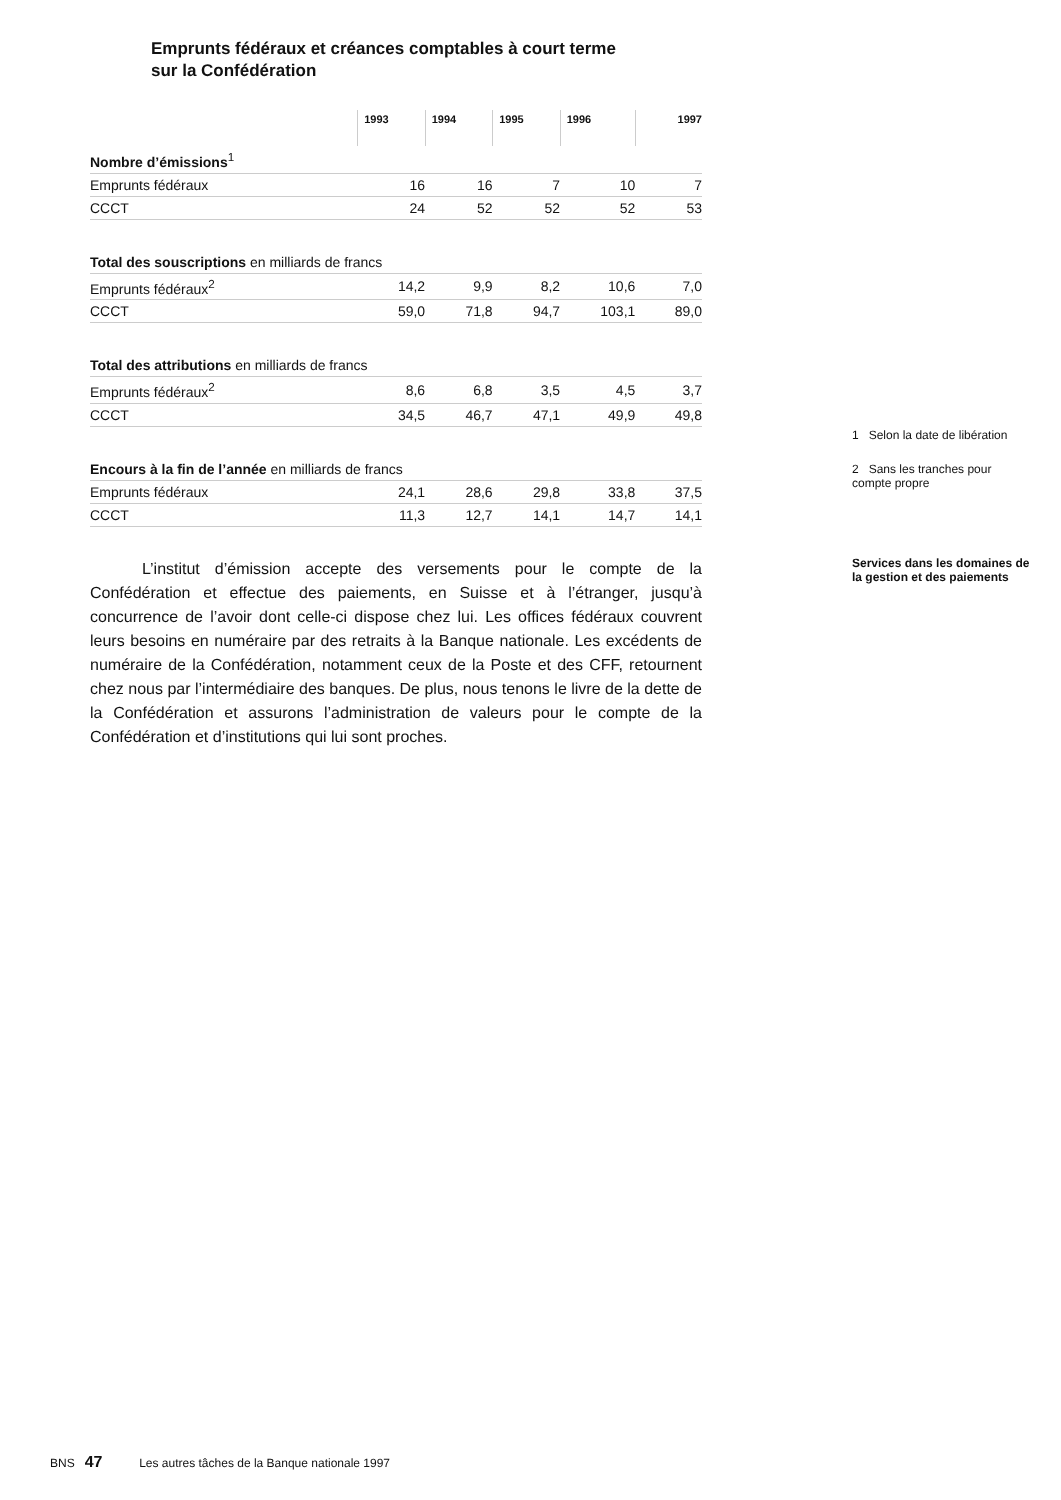Emprunts fédéraux et créances comptables à court terme
sur la Confédération
| | 1993 | 1994 | 1995 | 1996 | 1997 |
| --- | --- | --- | --- | --- | --- |
| Nombre d’émissions<sup>1</sup> | | | | | |
| Emprunts fédéraux | 16 | 16 | 7 | 10 | 7 |
| CCCT | 24 | 52 | 52 | 52 | 53 |
| Total des souscriptions en milliards de francs | | | | | |
| Emprunts fédéraux<sup>2</sup> | 14,2 | 9,9 | 8,2 | 10,6 | 7,0 |
| CCCT | 59,0 | 71,8 | 94,7 | 103,1 | 89,0 |
| Total des attributions en milliards de francs | | | | | |
| Emprunts fédéraux<sup>2</sup> | 8,6 | 6,8 | 3,5 | 4,5 | 3,7 |
| CCCT | 34,5 | 46,7 | 47,1 | 49,9 | 49,8 |
| Encours à la fin de l’année en milliards de francs | | | | | |
| Emprunts fédéraux | 24,1 | 28,6 | 29,8 | 33,8 | 37,5 |
| CCCT | 11,3 | 12,7 | 14,1 | 14,7 | 14,1 |
L’institut d’émission accepte des versements pour le compte de la Confédération et effectue des paiements, en Suisse et à l’étranger, jusqu’à concurrence de l’avoir dont celle-ci dispose chez lui. Les offices fédéraux couvrent leurs besoins en numéraire par des retraits à la Banque nationale. Les excédents de numéraire de la Confédération, notamment ceux de la Poste et des CFF, retournent chez nous par l’intermédiaire des banques. De plus, nous tenons le livre de la dette de la Confédération et assurons l’administration de valeurs pour le compte de la Confédération et d’institutions qui lui sont proches.
1 Selon la date de libération
2 Sans les tranches pour compte propre
Services dans les domaines de la gestion et des paiements
BNS 47 Les autres tâches de la Banque nationale 1997